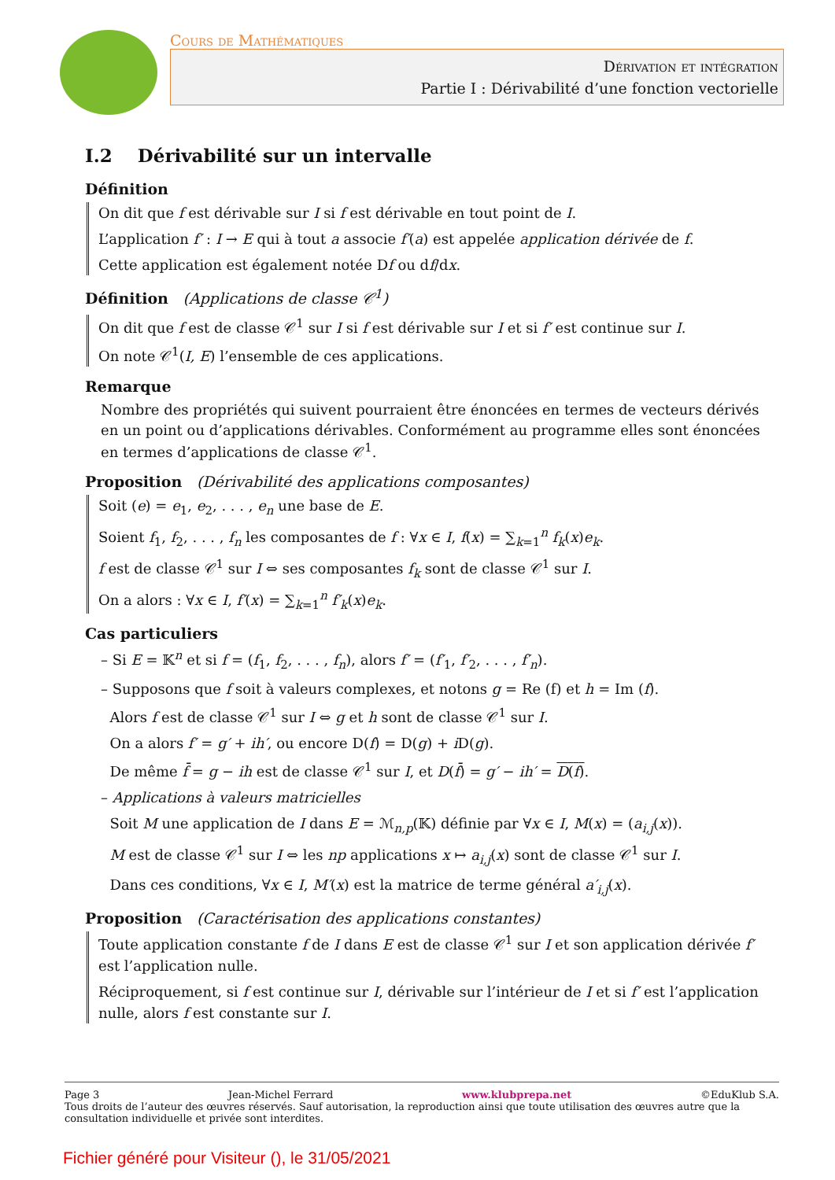Cours de Mathématiques
Dérivation et intégration
Partie I : Dérivabilité d’une fonction vectorielle
I.2 Dérivabilité sur un intervalle
Définition
On dit que f est dérivable sur I si f est dérivable en tout point de I.
L’application f′ : I → E qui à tout a associe f′(a) est appelée application dérivée de f.
Cette application est également notée Df ou df/dx.
Définition (Applications de classe 𝒞<sup>1</sup>)
On dit que f est de classe 𝒞<sup>1</sup> sur I si f est dérivable sur I et si f′ est continue sur I.
On note 𝒞<sup>1</sup>(I, E) l’ensemble de ces applications.
Remarque
Nombre des propriétés qui suivent pourraient être énoncées en termes de vecteurs dérivés en un point ou d’applications dérivables. Conformément au programme elles sont énoncées en termes d’applications de classe 𝒞<sup>1</sup>.
Proposition (Dérivabilité des applications composantes)
Soit (e) = e<sub>1</sub>, e<sub>2</sub>, . . . , e<sub>n</sub> une base de E.
Soient f<sub>1</sub>, f<sub>2</sub>, . . . , f<sub>n</sub> les composantes de f : ∀x ∈ I, f(x) = ∑<sub>k=1</sub><sup>n</sup> f<sub>k</sub>(x)e<sub>k</sub>.
f est de classe 𝒞<sup>1</sup> sur I ⇔ ses composantes f<sub>k</sub> sont de classe 𝒞<sup>1</sup> sur I.
On a alors : ∀x ∈ I, f′(x) = ∑<sub>k=1</sub><sup>n</sup> f′<sub>k</sub>(x)e<sub>k</sub>.
Cas particuliers
– Si E = 𝕂<sup>n</sup> et si f = (f<sub>1</sub>, f<sub>2</sub>, . . . , f<sub>n</sub>), alors f′ = (f′<sub>1</sub>, f′<sub>2</sub>, . . . , f′<sub>n</sub>).
– Supposons que f soit à valeurs complexes, et notons g = Re (f) et h = Im (f).
Alors f est de classe 𝒞<sup>1</sup> sur I ⇔ g et h sont de classe 𝒞<sup>1</sup> sur I.
On a alors f′ = g′ + ih′, ou encore D(f) = D(g) + i D(g).
De même f̄ = g − ih est de classe 𝒞<sup>1</sup> sur I, et D(f̄) = g′ − ih′ = D(f).
– Applications à valeurs matricielles
Soit M une application de I dans E = ℳ<sub>n,p</sub>(𝕂) définie par ∀x ∈ I, M(x) = (a<sub>i,j</sub>(x)).
M est de classe 𝒞<sup>1</sup> sur I ⇔ les np applications x ↦ a<sub>i,j</sub>(x) sont de classe 𝒞<sup>1</sup> sur I.
Dans ces conditions, ∀x ∈ I, M′(x) est la matrice de terme général a′<sub>i,j</sub>(x).
Proposition (Caractérisation des applications constantes)
Toute application constante f de I dans E est de classe 𝒞<sup>1</sup> sur I et son application dérivée f′ est l’application nulle.
Réciproquement, si f est continue sur I, dérivable sur l’intérieur de I et si f′ est l’application nulle, alors f est constante sur I.
Page 3 Jean-Michel Ferrard www.klubprepa.net ©EduKlub S.A.
Tous droits de l’auteur des œuvres réservés. Sauf autorisation, la reproduction ainsi que toute utilisation des œuvres autre que la consultation individuelle et privée sont interdites.
Fichier généré pour Visiteur (), le 31/05/2021